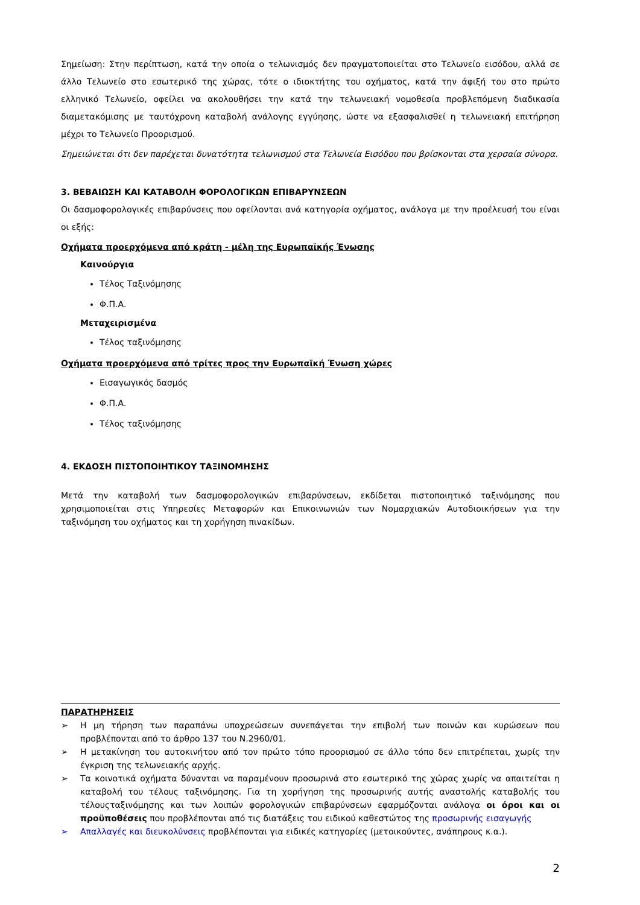Σημείωση: Στην περίπτωση, κατά την οποία ο τελωνισμός δεν πραγματοποιείται στο Τελωνείο εισόδου, αλλά σε άλλο Τελωνείο στο εσωτερικό της χώρας, τότε ο ιδιοκτήτης του οχήματος, κατά την άφιξή του στο πρώτο ελληνικό Τελωνείο, οφείλει να ακολουθήσει την κατά την τελωνειακή νομοθεσία προβλεπόμενη διαδικασία διαμετακόμισης με ταυτόχρονη καταβολή ανάλογης εγγύησης, ώστε να εξασφαλισθεί η τελωνειακή επιτήρηση μέχρι το Τελωνείο Προορισμού.
Σημειώνεται ότι δεν παρέχεται δυνατότητα τελωνισμού στα Τελωνεία Εισόδου που βρίσκονται στα χερσαία σύνορα.
3. ΒΕΒΑΙΩΣΗ ΚΑΙ ΚΑΤΑΒΟΛΗ ΦΟΡΟΛΟΓΙΚΩΝ ΕΠΙΒΑΡΥΝΣΕΩΝ
Οι δασμοφορολογικές επιβαρύνσεις που οφείλονται ανά κατηγορία οχήματος, ανάλογα με την προέλευσή του είναι οι εξής:
Οχήματα προερχόμενα από κράτη - μέλη της Ευρωπαϊκής Ένωσης
Καινούργια
Τέλος Ταξινόμησης
Φ.Π.Α.
Μεταχειρισμένα
Τέλος ταξινόμησης
Οχήματα προερχόμενα από τρίτες προς την Ευρωπαϊκή Ένωση χώρες
Εισαγωγικός δασμός
Φ.Π.Α.
Τέλος ταξινόμησης
4. ΕΚΔΟΣΗ ΠΙΣΤΟΠΟΙΗΤΙΚΟΥ ΤΑΞΙΝΟΜΗΣΗΣ
Μετά την καταβολή των δασμοφορολογικών επιβαρύνσεων, εκδίδεται πιστοποιητικό ταξινόμησης που χρησιμοποιείται στις Υπηρεσίες Μεταφορών και Επικοινωνιών των Νομαρχιακών Αυτοδιοικήσεων για την ταξινόμηση του οχήματος και τη χορήγηση πινακίδων.
ΠΑΡΑΤΗΡΗΣΕΙΣ
➢ Η μη τήρηση των παραπάνω υποχρεώσεων συνεπάγεται την επιβολή των ποινών και κυρώσεων που προβλέπονται από το άρθρο 137 του Ν.2960/01.
➢ Η μετακίνηση του αυτοκινήτου από τον πρώτο τόπο προορισμού σε άλλο τόπο δεν επιτρέπεται, χωρίς την έγκριση της τελωνειακής αρχής.
➢ Τα κοινοτικά οχήματα δύνανται να παραμένουν προσωρινά στο εσωτερικό της χώρας χωρίς να απαιτείται η καταβολή του τέλους ταξινόμησης. Για τη χορήγηση της προσωρινής αυτής αναστολής καταβολής του τέλουςταξινόμησης και των λοιπών φορολογικών επιβαρύνσεων εφαρμόζονται ανάλογα οι όροι και οι προϋποθέσεις που προβλέπονται από τις διατάξεις του ειδικού καθεστώτος της προσωρινής εισαγωγής
➢ Απαλλαγές και διευκολύνσεις προβλέπονται για ειδικές κατηγορίες (μετοικούντες, ανάπηρους κ.α.).
2